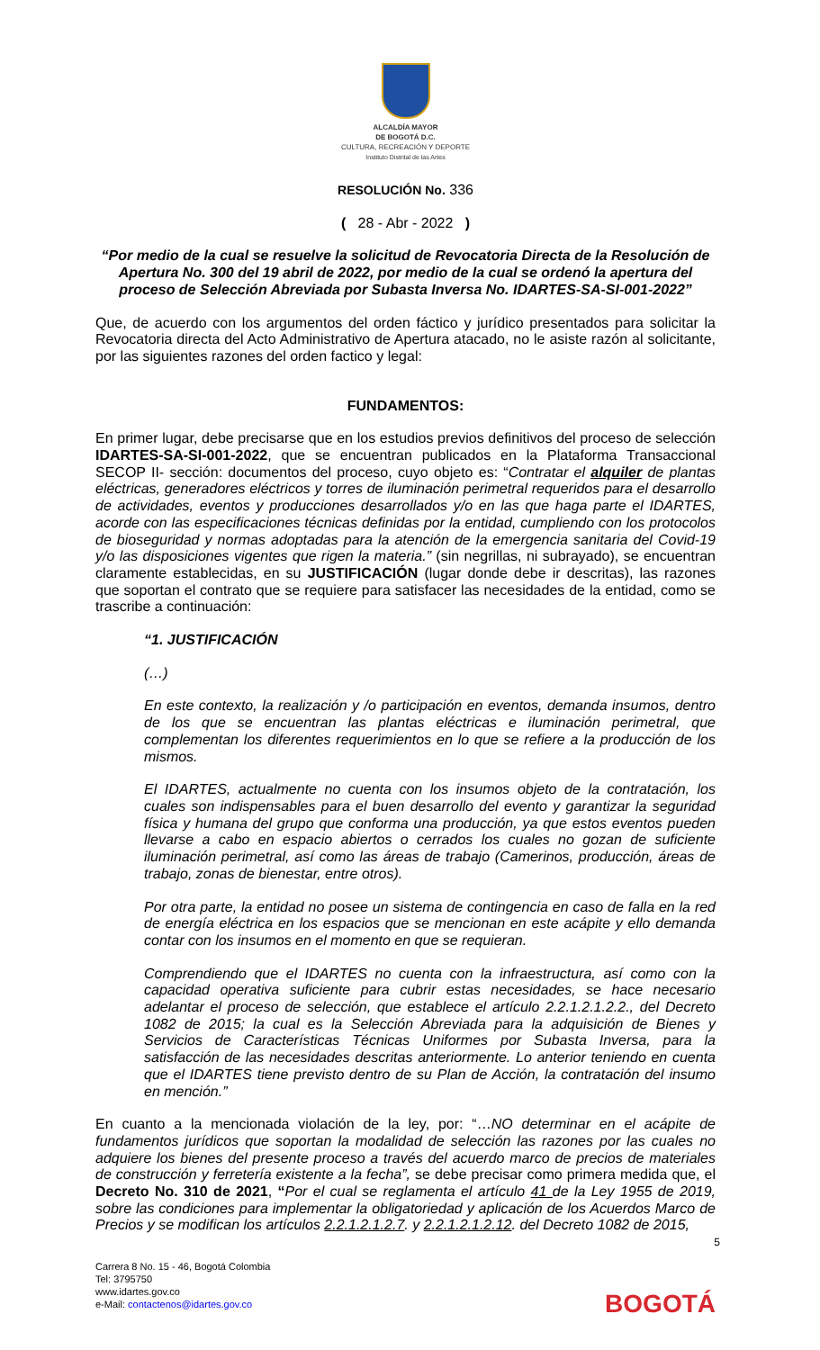ALCALDÍA MAYOR
DE BOGOTÁ D.C.
CULTURA, RECREACIÓN Y DEPORTE
Instituto Distrital de las Artes
RESOLUCIÓN No. 336
( 28 - Abr - 2022 )
“Por medio de la cual se resuelve la solicitud de Revocatoria Directa de la Resolución de Apertura No. 300 del 19 abril de 2022, por medio de la cual se ordenó la apertura del proceso de Selección Abreviada por Subasta Inversa No. IDARTES-SA-SI-001-2022”
Que, de acuerdo con los argumentos del orden fáctico y jurídico presentados para solicitar la Revocatoria directa del Acto Administrativo de Apertura atacado, no le asiste razón al solicitante, por las siguientes razones del orden factico y legal:
FUNDAMENTOS:
En primer lugar, debe precisarse que en los estudios previos definitivos del proceso de selección IDARTES-SA-SI-001-2022, que se encuentran publicados en la Plataforma Transaccional SECOP II- sección: documentos del proceso, cuyo objeto es: “Contratar el alquiler de plantas eléctricas, generadores eléctricos y torres de iluminación perimetral requeridos para el desarrollo de actividades, eventos y producciones desarrollados y/o en las que haga parte el IDARTES, acorde con las especificaciones técnicas definidas por la entidad, cumpliendo con los protocolos de bioseguridad y normas adoptadas para la atención de la emergencia sanitaria del Covid-19 y/o las disposiciones vigentes que rigen la materia.” (sin negrillas, ni subrayado), se encuentran claramente establecidas, en su JUSTIFICACIÓN (lugar donde debe ir descritas), las razones que soportan el contrato que se requiere para satisfacer las necesidades de la entidad, como se trascribe a continuación:
“1. JUSTIFICACIÓN
(…)
En este contexto, la realización y /o participación en eventos, demanda insumos, dentro de los que se encuentran las plantas eléctricas e iluminación perimetral, que complementan los diferentes requerimientos en lo que se refiere a la producción de los mismos.
El IDARTES, actualmente no cuenta con los insumos objeto de la contratación, los cuales son indispensables para el buen desarrollo del evento y garantizar la seguridad física y humana del grupo que conforma una producción, ya que estos eventos pueden llevarse a cabo en espacio abiertos o cerrados los cuales no gozan de suficiente iluminación perimetral, así como las áreas de trabajo (Camerinos, producción, áreas de trabajo, zonas de bienestar, entre otros).
Por otra parte, la entidad no posee un sistema de contingencia en caso de falla en la red de energía eléctrica en los espacios que se mencionan en este acápite y ello demanda contar con los insumos en el momento en que se requieran.
Comprendiendo que el IDARTES no cuenta con la infraestructura, así como con la capacidad operativa suficiente para cubrir estas necesidades, se hace necesario adelantar el proceso de selección, que establece el artículo 2.2.1.2.1.2.2., del Decreto 1082 de 2015; la cual es la Selección Abreviada para la adquisición de Bienes y Servicios de Características Técnicas Uniformes por Subasta Inversa, para la satisfacción de las necesidades descritas anteriormente. Lo anterior teniendo en cuenta que el IDARTES tiene previsto dentro de su Plan de Acción, la contratación del insumo en mención.”
En cuanto a la mencionada violación de la ley, por: “…NO determinar en el acápite de fundamentos jurídicos que soportan la modalidad de selección las razones por las cuales no adquiere los bienes del presente proceso a través del acuerdo marco de precios de materiales de construcción y ferretería existente a la fecha”, se debe precisar como primera medida que, el Decreto No. 310 de 2021, “Por el cual se reglamenta el artículo 41 de la Ley 1955 de 2019, sobre las condiciones para implementar la obligatoriedad y aplicación de los Acuerdos Marco de Precios y se modifican los artículos 2.2.1.2.1.2.7. y 2.2.1.2.1.2.12. del Decreto 1082 de 2015,
5
Carrera 8 No. 15 - 46, Bogotá Colombia
Tel: 3795750
www.idartes.gov.co
e-Mail: contactenos@idartes.gov.co
BOGOTÁ